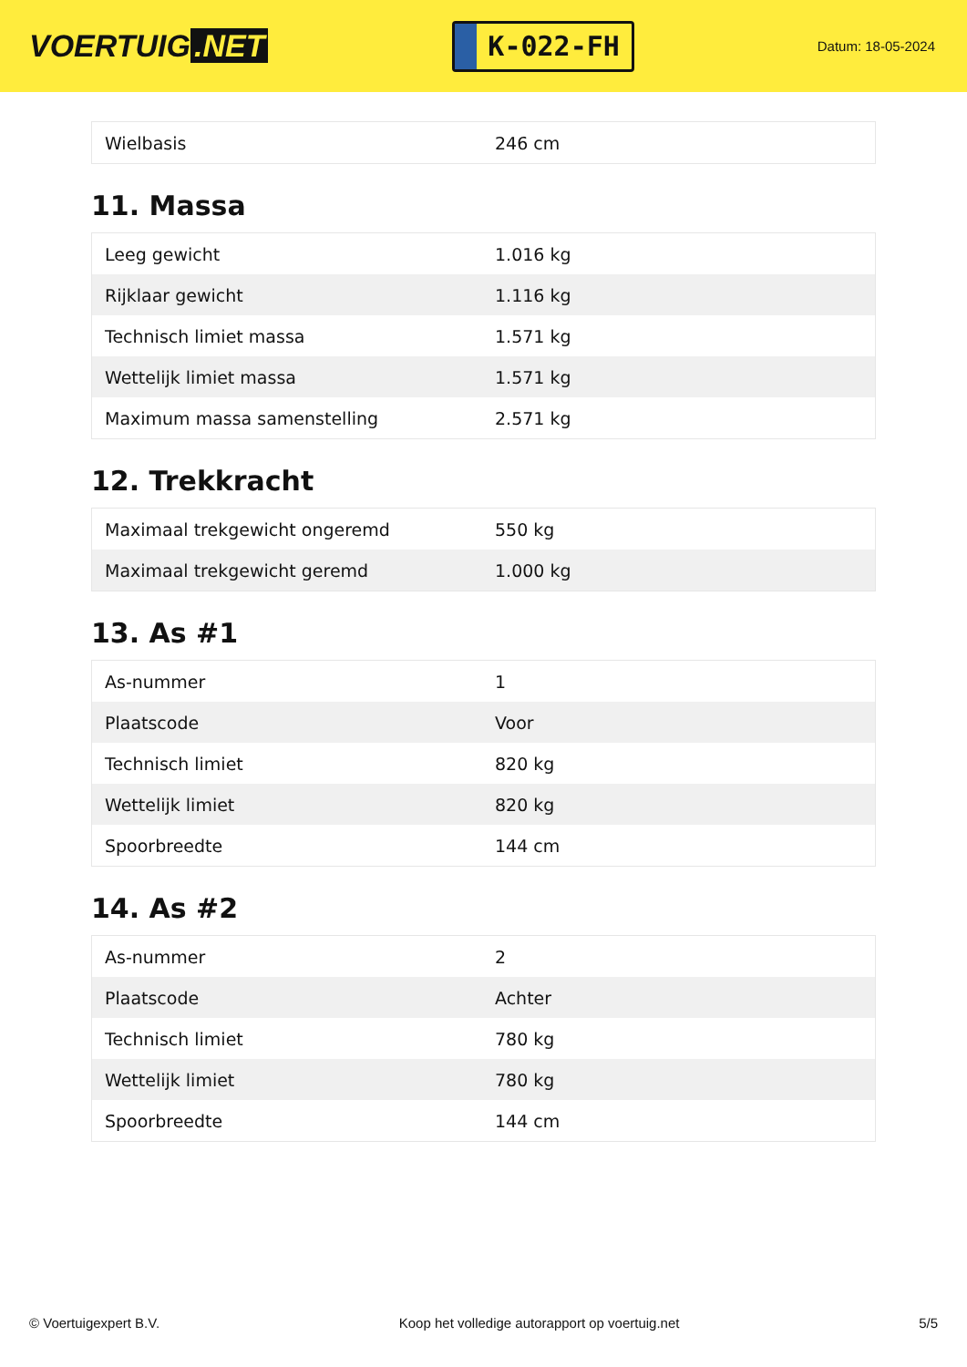VOERTUIG.NET
K-022-FH
Datum: 18-05-2024
| Wielbasis | 246 cm |
11. Massa
| Leeg gewicht | 1.016 kg |
| Rijklaar gewicht | 1.116 kg |
| Technisch limiet massa | 1.571 kg |
| Wettelijk limiet massa | 1.571 kg |
| Maximum massa samenstelling | 2.571 kg |
12. Trekkracht
| Maximaal trekgewicht ongeremd | 550 kg |
| Maximaal trekgewicht geremd | 1.000 kg |
13. As #1
| As-nummer | 1 |
| Plaatscode | Voor |
| Technisch limiet | 820 kg |
| Wettelijk limiet | 820 kg |
| Spoorbreedte | 144 cm |
14. As #2
| As-nummer | 2 |
| Plaatscode | Achter |
| Technisch limiet | 780 kg |
| Wettelijk limiet | 780 kg |
| Spoorbreedte | 144 cm |
© Voertuigexpert B.V. Koop het volledige autorapport op voertuig.net 5/5